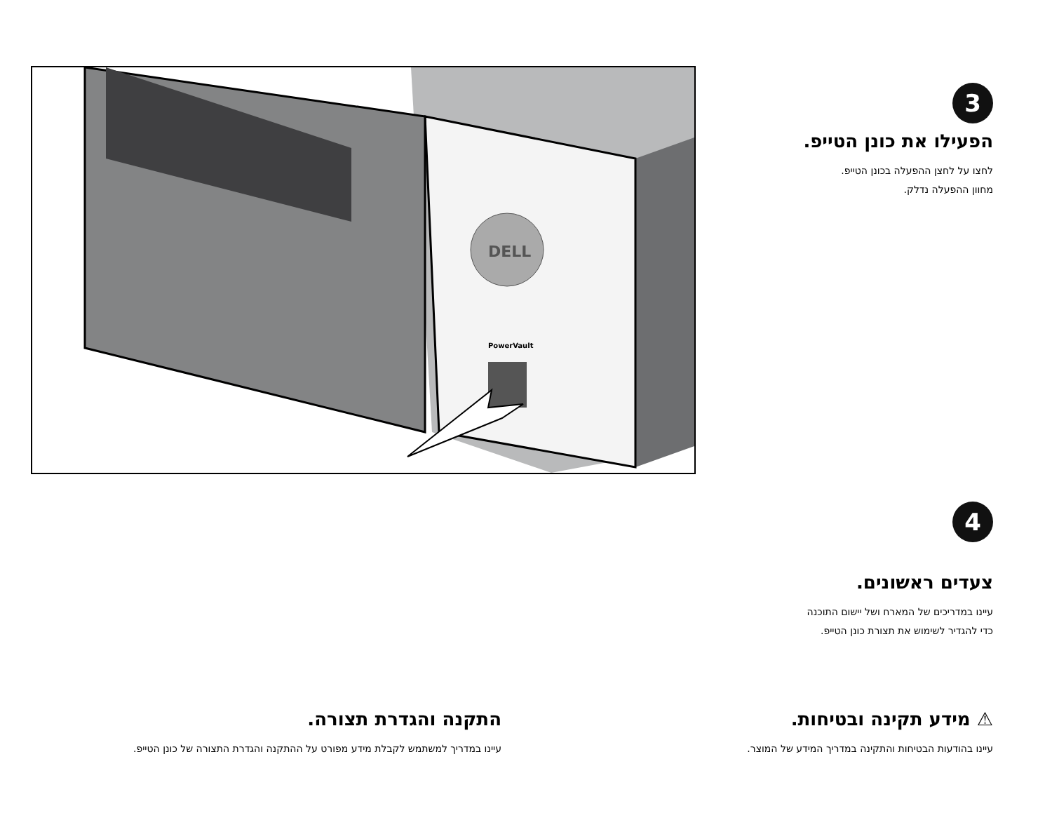DELL
PowerVault
3
הפעילו את כונן הטייפ.
לחצו על לחצן ההפעלה בכונן הטייפ.
מחוון ההפעלה נדלק.
4
צעדים ראשונים.
עיינו במדריכים של המארח ושל יישום התוכנה
כדי להגדיר לשימוש את תצורת כונן הטייפ.
⚠ מידע תקינה ובטיחות.
עיינו בהודעות הבטיחות והתקינה במדריך המידע של המוצר.
התקנה והגדרת תצורה.
עיינו במדריך למשתמש לקבלת מידע מפורט על ההתקנה והגדרת התצורה של כונן הטייפ.